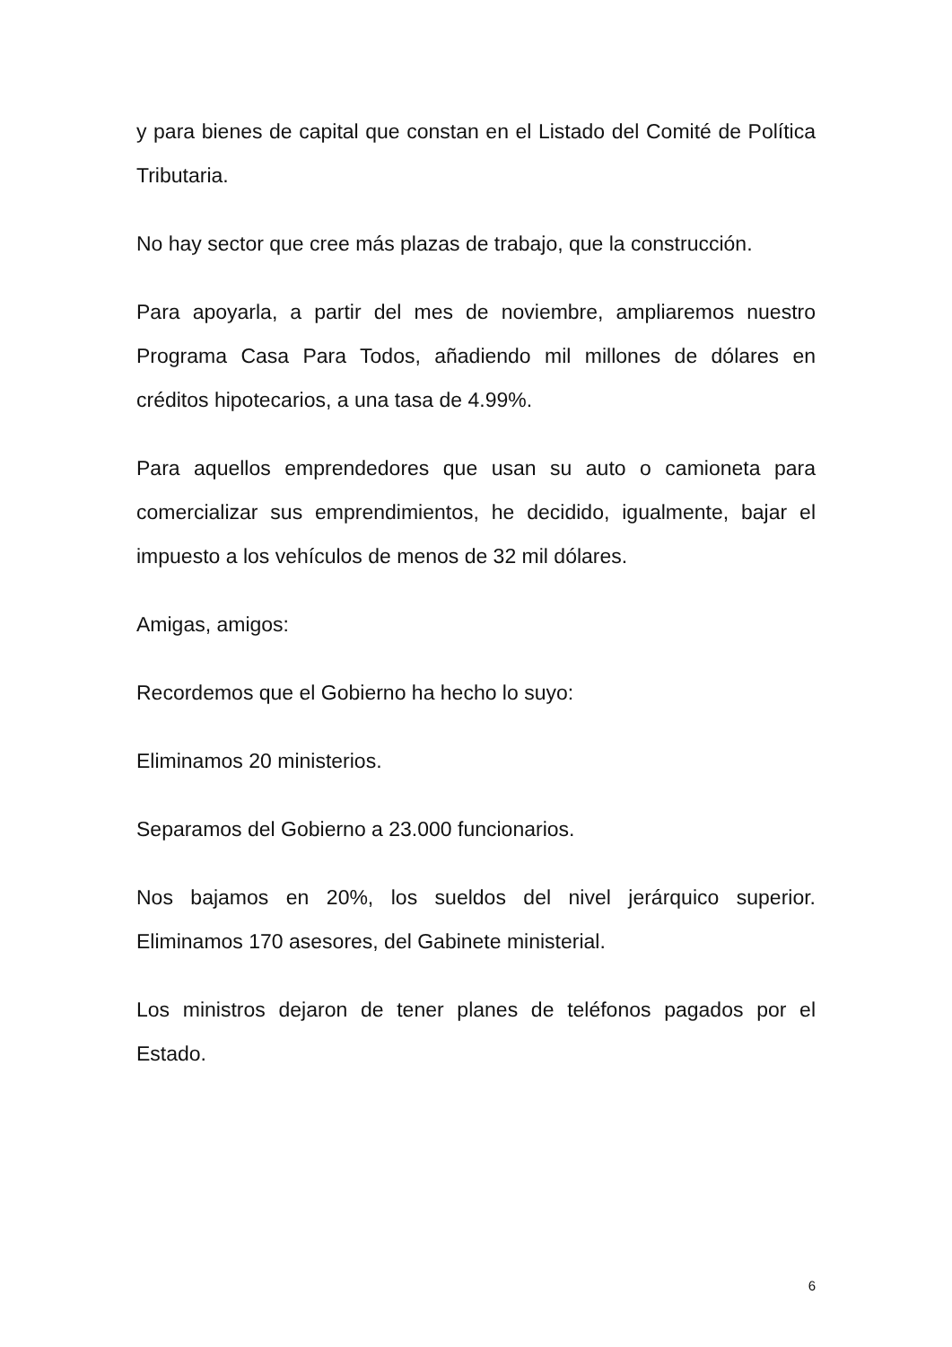y para bienes de capital que constan en el Listado del Comité de Política Tributaria.
No hay sector que cree más plazas de trabajo, que la construcción.
Para apoyarla, a partir del mes de noviembre, ampliaremos nuestro Programa Casa Para Todos, añadiendo mil millones de dólares en créditos hipotecarios, a una tasa de 4.99%.
Para aquellos emprendedores que usan su auto o camioneta para comercializar sus emprendimientos, he decidido, igualmente, bajar el impuesto a los vehículos de menos de 32 mil dólares.
Amigas, amigos:
Recordemos que el Gobierno ha hecho lo suyo:
Eliminamos 20 ministerios.
Separamos del Gobierno a 23.000 funcionarios.
Nos bajamos en 20%, los sueldos del nivel jerárquico superior. Eliminamos 170 asesores, del Gabinete ministerial.
Los ministros dejaron de tener planes de teléfonos pagados por el Estado.
6